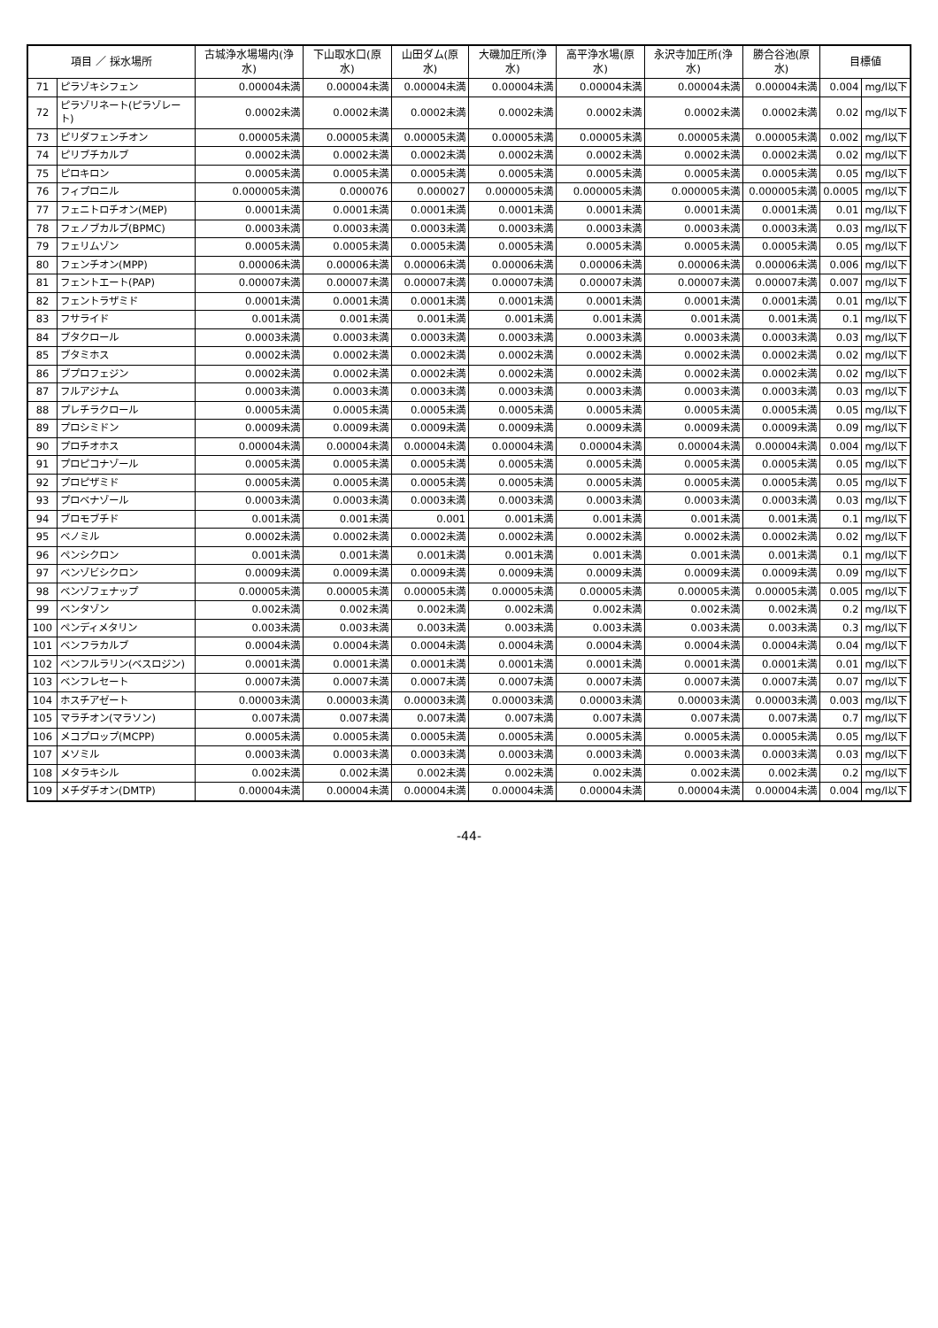| 項目 ／ 採水場所 | | 古城浄水場場内(浄水) | 下山取水口(原水) | 山田ダム(原水) | 大磯加圧所(浄水) | 高平浄水場(原水) | 永沢寺加圧所(浄水) | 勝合谷池(原水) | 目標値 | |
| --- | --- | --- | --- | --- | --- | --- | --- | --- | --- | --- |
| 71 | ピラゾキシフェン | 0.00004未満 | 0.00004未満 | 0.00004未満 | 0.00004未満 | 0.00004未満 | 0.00004未満 | 0.00004未満 | 0.004 | mg/l以下 |
| 72 | ピラゾリネート(ピラゾレート) | 0.0002未満 | 0.0002未満 | 0.0002未満 | 0.0002未満 | 0.0002未満 | 0.0002未満 | 0.0002未満 | 0.02 | mg/l以下 |
| 73 | ピリダフェンチオン | 0.00005未満 | 0.00005未満 | 0.00005未満 | 0.00005未満 | 0.00005未満 | 0.00005未満 | 0.00005未満 | 0.002 | mg/l以下 |
| 74 | ピリブチカルブ | 0.0002未満 | 0.0002未満 | 0.0002未満 | 0.0002未満 | 0.0002未満 | 0.0002未満 | 0.0002未満 | 0.02 | mg/l以下 |
| 75 | ピロキロン | 0.0005未満 | 0.0005未満 | 0.0005未満 | 0.0005未満 | 0.0005未満 | 0.0005未満 | 0.0005未満 | 0.05 | mg/l以下 |
| 76 | フィプロニル | 0.000005未満 | 0.000076 | 0.000027 | 0.000005未満 | 0.000005未満 | 0.000005未満 | 0.000005未満 | 0.0005 | mg/l以下 |
| 77 | フェニトロチオン(MEP) | 0.0001未満 | 0.0001未満 | 0.0001未満 | 0.0001未満 | 0.0001未満 | 0.0001未満 | 0.0001未満 | 0.01 | mg/l以下 |
| 78 | フェノブカルブ(BPMC) | 0.0003未満 | 0.0003未満 | 0.0003未満 | 0.0003未満 | 0.0003未満 | 0.0003未満 | 0.0003未満 | 0.03 | mg/l以下 |
| 79 | フェリムゾン | 0.0005未満 | 0.0005未満 | 0.0005未満 | 0.0005未満 | 0.0005未満 | 0.0005未満 | 0.0005未満 | 0.05 | mg/l以下 |
| 80 | フェンチオン(MPP) | 0.00006未満 | 0.00006未満 | 0.00006未満 | 0.00006未満 | 0.00006未満 | 0.00006未満 | 0.00006未満 | 0.006 | mg/l以下 |
| 81 | フェントエート(PAP) | 0.00007未満 | 0.00007未満 | 0.00007未満 | 0.00007未満 | 0.00007未満 | 0.00007未満 | 0.00007未満 | 0.007 | mg/l以下 |
| 82 | フェントラザミド | 0.0001未満 | 0.0001未満 | 0.0001未満 | 0.0001未満 | 0.0001未満 | 0.0001未満 | 0.0001未満 | 0.01 | mg/l以下 |
| 83 | フサライド | 0.001未満 | 0.001未満 | 0.001未満 | 0.001未満 | 0.001未満 | 0.001未満 | 0.001未満 | 0.1 | mg/l以下 |
| 84 | ブタクロール | 0.0003未満 | 0.0003未満 | 0.0003未満 | 0.0003未満 | 0.0003未満 | 0.0003未満 | 0.0003未満 | 0.03 | mg/l以下 |
| 85 | ブタミホス | 0.0002未満 | 0.0002未満 | 0.0002未満 | 0.0002未満 | 0.0002未満 | 0.0002未満 | 0.0002未満 | 0.02 | mg/l以下 |
| 86 | ブプロフェジン | 0.0002未満 | 0.0002未満 | 0.0002未満 | 0.0002未満 | 0.0002未満 | 0.0002未満 | 0.0002未満 | 0.02 | mg/l以下 |
| 87 | フルアジナム | 0.0003未満 | 0.0003未満 | 0.0003未満 | 0.0003未満 | 0.0003未満 | 0.0003未満 | 0.0003未満 | 0.03 | mg/l以下 |
| 88 | プレチラクロール | 0.0005未満 | 0.0005未満 | 0.0005未満 | 0.0005未満 | 0.0005未満 | 0.0005未満 | 0.0005未満 | 0.05 | mg/l以下 |
| 89 | プロシミドン | 0.0009未満 | 0.0009未満 | 0.0009未満 | 0.0009未満 | 0.0009未満 | 0.0009未満 | 0.0009未満 | 0.09 | mg/l以下 |
| 90 | プロチオホス | 0.00004未満 | 0.00004未満 | 0.00004未満 | 0.00004未満 | 0.00004未満 | 0.00004未満 | 0.00004未満 | 0.004 | mg/l以下 |
| 91 | プロピコナゾール | 0.0005未満 | 0.0005未満 | 0.0005未満 | 0.0005未満 | 0.0005未満 | 0.0005未満 | 0.0005未満 | 0.05 | mg/l以下 |
| 92 | プロピザミド | 0.0005未満 | 0.0005未満 | 0.0005未満 | 0.0005未満 | 0.0005未満 | 0.0005未満 | 0.0005未満 | 0.05 | mg/l以下 |
| 93 | プロベナゾール | 0.0003未満 | 0.0003未満 | 0.0003未満 | 0.0003未満 | 0.0003未満 | 0.0003未満 | 0.0003未満 | 0.03 | mg/l以下 |
| 94 | ブロモブチド | 0.001未満 | 0.001未満 | 0.001 | 0.001未満 | 0.001未満 | 0.001未満 | 0.001未満 | 0.1 | mg/l以下 |
| 95 | ベノミル | 0.0002未満 | 0.0002未満 | 0.0002未満 | 0.0002未満 | 0.0002未満 | 0.0002未満 | 0.0002未満 | 0.02 | mg/l以下 |
| 96 | ペンシクロン | 0.001未満 | 0.001未満 | 0.001未満 | 0.001未満 | 0.001未満 | 0.001未満 | 0.001未満 | 0.1 | mg/l以下 |
| 97 | ベンゾビシクロン | 0.0009未満 | 0.0009未満 | 0.0009未満 | 0.0009未満 | 0.0009未満 | 0.0009未満 | 0.0009未満 | 0.09 | mg/l以下 |
| 98 | ベンゾフェナップ | 0.00005未満 | 0.00005未満 | 0.00005未満 | 0.00005未満 | 0.00005未満 | 0.00005未満 | 0.00005未満 | 0.005 | mg/l以下 |
| 99 | ベンタゾン | 0.002未満 | 0.002未満 | 0.002未満 | 0.002未満 | 0.002未満 | 0.002未満 | 0.002未満 | 0.2 | mg/l以下 |
| 100 | ペンディメタリン | 0.003未満 | 0.003未満 | 0.003未満 | 0.003未満 | 0.003未満 | 0.003未満 | 0.003未満 | 0.3 | mg/l以下 |
| 101 | ベンフラカルブ | 0.0004未満 | 0.0004未満 | 0.0004未満 | 0.0004未満 | 0.0004未満 | 0.0004未満 | 0.0004未満 | 0.04 | mg/l以下 |
| 102 | ベンフルラリン(ベスロジン) | 0.0001未満 | 0.0001未満 | 0.0001未満 | 0.0001未満 | 0.0001未満 | 0.0001未満 | 0.0001未満 | 0.01 | mg/l以下 |
| 103 | ベンフレセート | 0.0007未満 | 0.0007未満 | 0.0007未満 | 0.0007未満 | 0.0007未満 | 0.0007未満 | 0.0007未満 | 0.07 | mg/l以下 |
| 104 | ホスチアゼート | 0.00003未満 | 0.00003未満 | 0.00003未満 | 0.00003未満 | 0.00003未満 | 0.00003未満 | 0.00003未満 | 0.003 | mg/l以下 |
| 105 | マラチオン(マラソン) | 0.007未満 | 0.007未満 | 0.007未満 | 0.007未満 | 0.007未満 | 0.007未満 | 0.007未満 | 0.7 | mg/l以下 |
| 106 | メコプロップ(MCPP) | 0.0005未満 | 0.0005未満 | 0.0005未満 | 0.0005未満 | 0.0005未満 | 0.0005未満 | 0.0005未満 | 0.05 | mg/l以下 |
| 107 | メソミル | 0.0003未満 | 0.0003未満 | 0.0003未満 | 0.0003未満 | 0.0003未満 | 0.0003未満 | 0.0003未満 | 0.03 | mg/l以下 |
| 108 | メタラキシル | 0.002未満 | 0.002未満 | 0.002未満 | 0.002未満 | 0.002未満 | 0.002未満 | 0.002未満 | 0.2 | mg/l以下 |
| 109 | メチダチオン(DMTP) | 0.00004未満 | 0.00004未満 | 0.00004未満 | 0.00004未満 | 0.00004未満 | 0.00004未満 | 0.00004未満 | 0.004 | mg/l以下 |
-44-